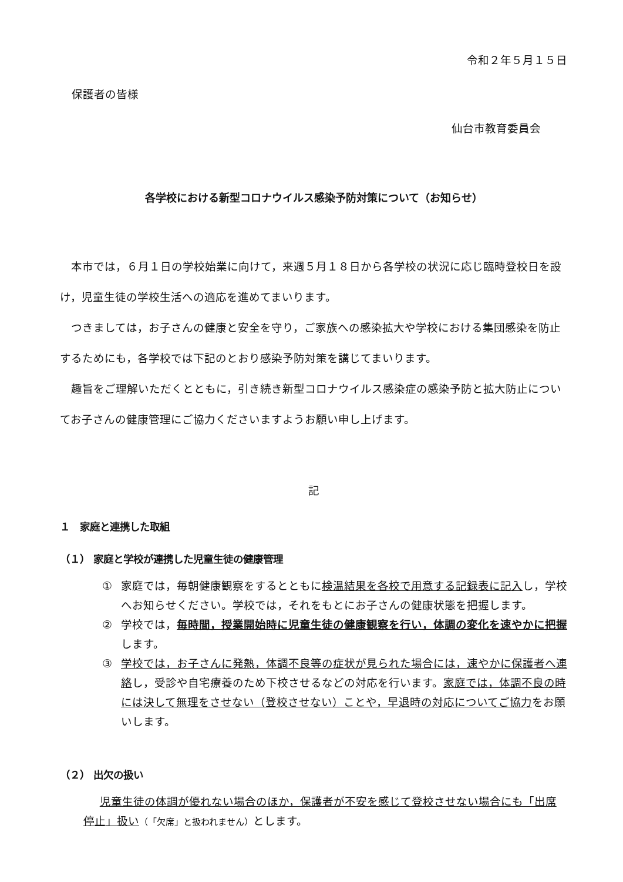令和２年５月１５日
保護者の皆様
仙台市教育委員会
各学校における新型コロナウイルス感染予防対策について（お知らせ）
本市では，６月１日の学校始業に向けて，来週５月１８日から各学校の状況に応じ臨時登校日を設け，児童生徒の学校生活への適応を進めてまいります。
つきましては，お子さんの健康と安全を守り，ご家族への感染拡大や学校における集団感染を防止するためにも，各学校では下記のとおり感染予防対策を講じてまいります。
趣旨をご理解いただくとともに，引き続き新型コロナウイルス感染症の感染予防と拡大防止についてお子さんの健康管理にご協力くださいますようお願い申し上げます。
記
１　家庭と連携した取組
（１） 家庭と学校が連携した児童生徒の健康管理
① 家庭では，毎朝健康観察をするとともに検温結果を各校で用意する記録表に記入し，学校へお知らせください。学校では，それをもとにお子さんの健康状態を把握します。
② 学校では，毎時間，授業開始時に児童生徒の健康観察を行い，体調の変化を速やかに把握します。
③ 学校では，お子さんに発熱，体調不良等の症状が見られた場合には，速やかに保護者へ連絡し，受診や自宅療養のため下校させるなどの対応を行います。家庭では，体調不良の時には決して無理をさせない（登校させない）ことや，早退時の対応についてご協力をお願いします。
（２） 出欠の扱い
児童生徒の体調が優れない場合のほか，保護者が不安を感じて登校させない場合にも「出席停止」扱い（「欠席」と扱われません）とします。